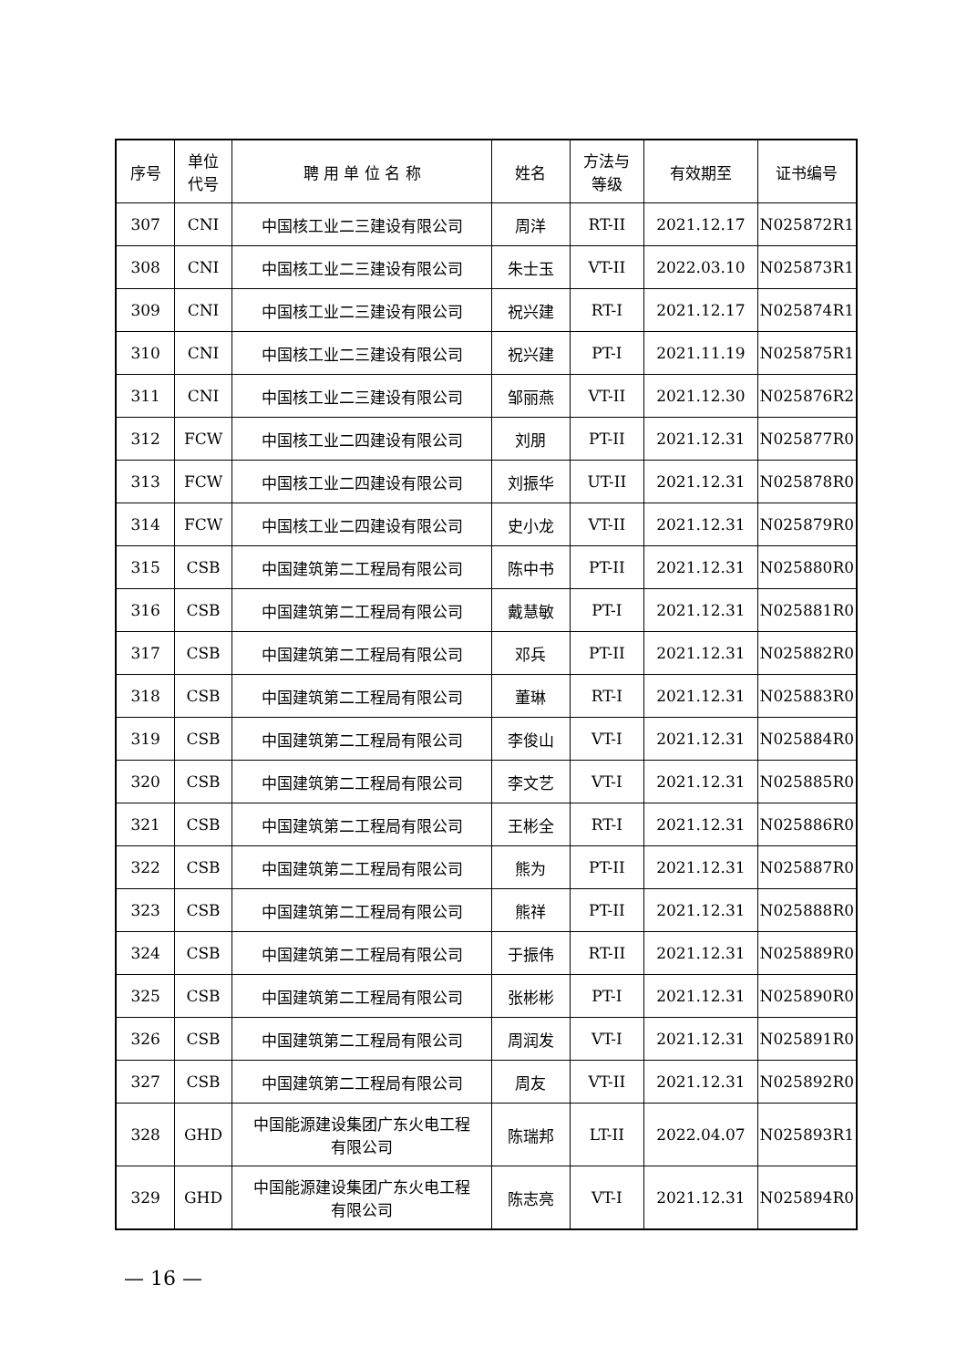| 序号 | 单位 代号 | 聘 用 单 位 名 称 | 姓名 | 方法与 等级 | 有效期至 | 证书编号 |
| --- | --- | --- | --- | --- | --- | --- |
| 307 | CNI | 中国核工业二三建设有限公司 | 周洋 | RT-II | 2021.12.17 | N025872R1 |
| 308 | CNI | 中国核工业二三建设有限公司 | 朱士玉 | VT-II | 2022.03.10 | N025873R1 |
| 309 | CNI | 中国核工业二三建设有限公司 | 祝兴建 | RT-I | 2021.12.17 | N025874R1 |
| 310 | CNI | 中国核工业二三建设有限公司 | 祝兴建 | PT-I | 2021.11.19 | N025875R1 |
| 311 | CNI | 中国核工业二三建设有限公司 | 邹丽燕 | VT-II | 2021.12.30 | N025876R2 |
| 312 | FCW | 中国核工业二四建设有限公司 | 刘朋 | PT-II | 2021.12.31 | N025877R0 |
| 313 | FCW | 中国核工业二四建设有限公司 | 刘振华 | UT-II | 2021.12.31 | N025878R0 |
| 314 | FCW | 中国核工业二四建设有限公司 | 史小龙 | VT-II | 2021.12.31 | N025879R0 |
| 315 | CSB | 中国建筑第二工程局有限公司 | 陈中书 | PT-II | 2021.12.31 | N025880R0 |
| 316 | CSB | 中国建筑第二工程局有限公司 | 戴慧敏 | PT-I | 2021.12.31 | N025881R0 |
| 317 | CSB | 中国建筑第二工程局有限公司 | 邓兵 | PT-II | 2021.12.31 | N025882R0 |
| 318 | CSB | 中国建筑第二工程局有限公司 | 董琳 | RT-I | 2021.12.31 | N025883R0 |
| 319 | CSB | 中国建筑第二工程局有限公司 | 李俊山 | VT-I | 2021.12.31 | N025884R0 |
| 320 | CSB | 中国建筑第二工程局有限公司 | 李文艺 | VT-I | 2021.12.31 | N025885R0 |
| 321 | CSB | 中国建筑第二工程局有限公司 | 王彬全 | RT-I | 2021.12.31 | N025886R0 |
| 322 | CSB | 中国建筑第二工程局有限公司 | 熊为 | PT-II | 2021.12.31 | N025887R0 |
| 323 | CSB | 中国建筑第二工程局有限公司 | 熊祥 | PT-II | 2021.12.31 | N025888R0 |
| 324 | CSB | 中国建筑第二工程局有限公司 | 于振伟 | RT-II | 2021.12.31 | N025889R0 |
| 325 | CSB | 中国建筑第二工程局有限公司 | 张彬彬 | PT-I | 2021.12.31 | N025890R0 |
| 326 | CSB | 中国建筑第二工程局有限公司 | 周润发 | VT-I | 2021.12.31 | N025891R0 |
| 327 | CSB | 中国建筑第二工程局有限公司 | 周友 | VT-II | 2021.12.31 | N025892R0 |
| 328 | GHD | 中国能源建设集团广东火电工程 有限公司 | 陈瑞邦 | LT-II | 2022.04.07 | N025893R1 |
| 329 | GHD | 中国能源建设集团广东火电工程 有限公司 | 陈志亮 | VT-I | 2021.12.31 | N025894R0 |
— 16 —